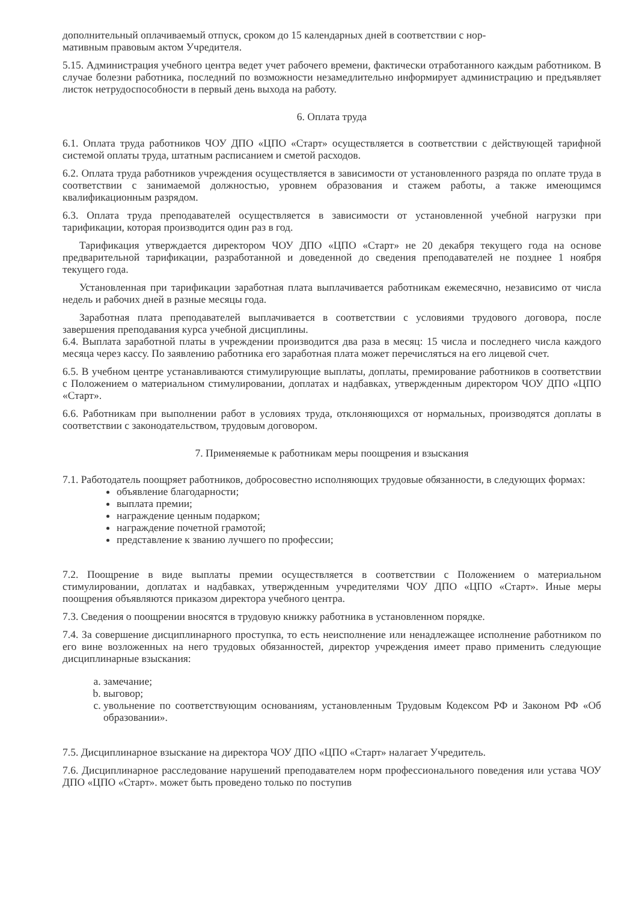дополнительный оплачиваемый отпуск, сроком до 15 календарных дней в соответствии с нор-
мативным правовым актом Учредителя.
5.15. Администрация учебного центра ведет учет рабочего времени, фактически отработанного каждым работником. В случае болезни работника, последний по возможности незамедлительно информирует администрацию и предъявляет листок нетрудоспособности в первый день выхода на работу.
6. Оплата труда
6.1. Оплата труда работников ЧОУ ДПО «ЦПО «Старт» осуществляется в соответствии с действующей тарифной системой оплаты труда, штатным расписанием и сметой расходов.
6.2. Оплата труда работников учреждения осуществляется в зависимости от установленного разряда по оплате труда в соответствии с занимаемой должностью, уровнем образования и стажем работы, а также имеющимся квалификационным разрядом.
6.3. Оплата труда преподавателей осуществляется в зависимости от установленной учебной нагрузки при тарификации, которая производится один раз в год.
Тарификация утверждается директором ЧОУ ДПО «ЦПО «Старт» не 20 декабря текущего года на основе предварительной тарификации, разработанной и доведенной до сведения преподавателей не позднее 1 ноября текущего года.
Установленная при тарификации заработная плата выплачивается работникам ежемесячно, независимо от числа недель и рабочих дней в разные месяцы года.
Заработная плата преподавателей выплачивается в соответствии с условиями трудового договора, после завершения преподавания курса учебной дисциплины.
6.4. Выплата заработной платы в учреждении производится два раза в месяц: 15 числа и последнего числа каждого месяца через кассу. По заявлению работника его заработная плата может перечисляться на его лицевой счет.
6.5. В учебном центре устанавливаются стимулирующие выплаты, доплаты, премирование работников в соответствии с Положением о материальном стимулировании, доплатах и надбавках, утвержденным директором ЧОУ ДПО «ЦПО «Старт».
6.6. Работникам при выполнении работ в условиях труда, отклоняющихся от нормальных, производятся доплаты в соответствии с законодательством, трудовым договором.
7. Применяемые к работникам меры поощрения и взыскания
7.1. Работодатель поощряет работников, добросовестно исполняющих трудовые обязанности, в следующих формах:
объявление благодарности;
выплата премии;
награждение ценным подарком;
награждение почетной грамотой;
представление к званию лучшего по профессии;
7.2. Поощрение в виде выплаты премии осуществляется в соответствии с Положением о материальном стимулировании, доплатах и надбавках, утвержденным учредителями ЧОУ ДПО «ЦПО «Старт». Иные меры поощрения объявляются приказом директора учебного центра.
7.3. Сведения о поощрении вносятся в трудовую книжку работника в установленном порядке.
7.4. За совершение дисциплинарного проступка, то есть неисполнение или ненадлежащее исполнение работником по его вине возложенных на него трудовых обязанностей, директор учреждения имеет право применить следующие дисциплинарные взыскания:
a. замечание;
b. выговор;
c. увольнение по соответствующим основаниям, установленным Трудовым Кодексом РФ и Законом РФ «Об образовании».
7.5. Дисциплинарное взыскание на директора ЧОУ ДПО «ЦПО «Старт» налагает Учредитель.
7.6. Дисциплинарное расследование нарушений преподавателем норм профессионального поведения или устава ЧОУ ДПО «ЦПО «Старт». может быть проведено только по поступив